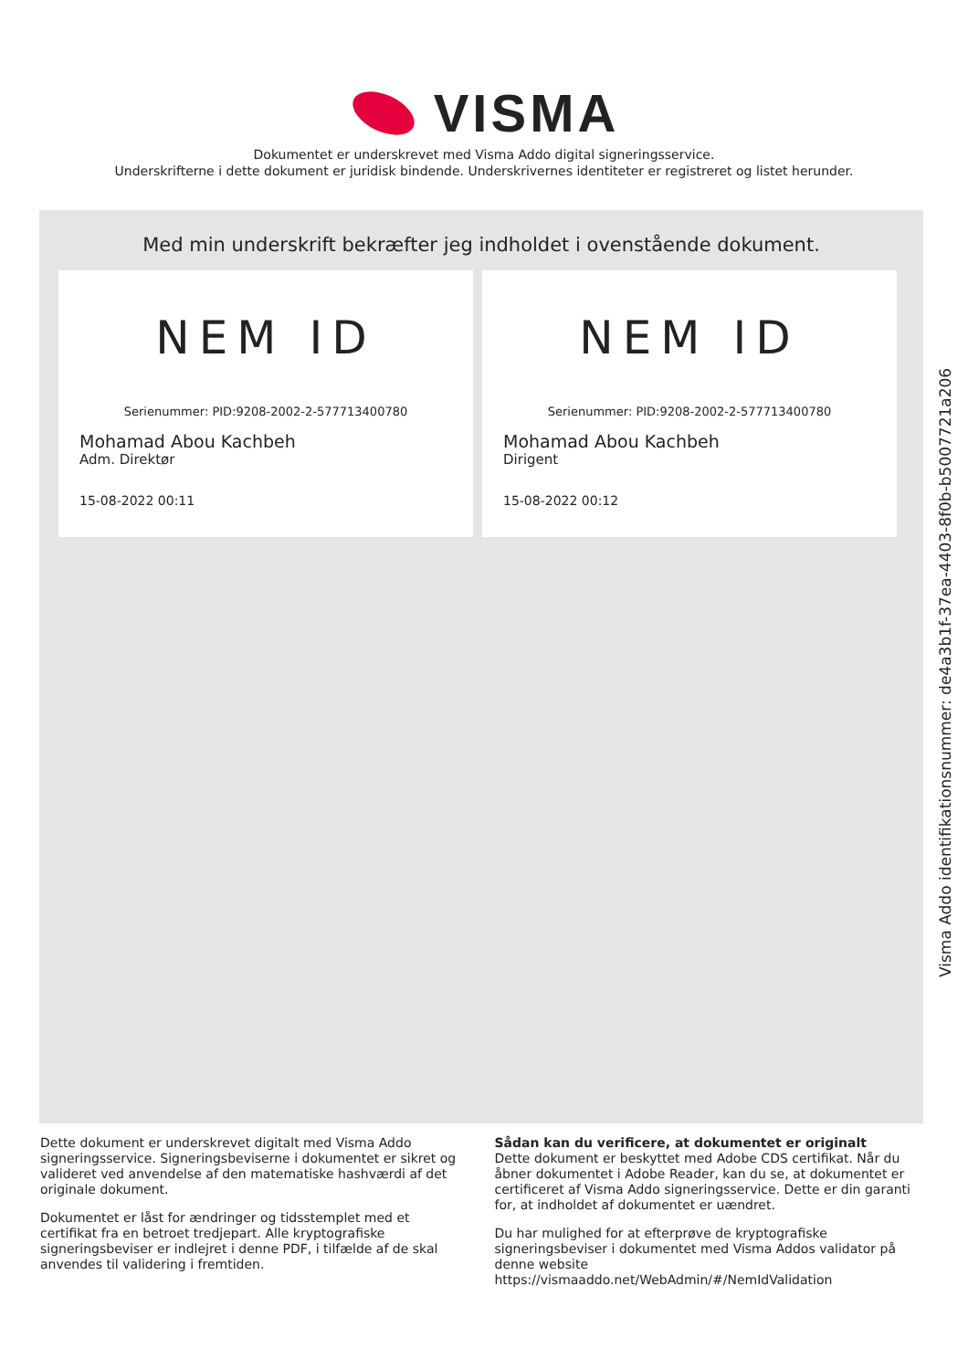VISMA
Dokumentet er underskrevet med Visma Addo digital signeringsservice.
Underskrifterne i dette dokument er juridisk bindende. Underskrivernes identiteter er registreret og listet herunder.
Med min underskrift bekræfter jeg indholdet i ovenstående dokument.
NEM ID
Serienummer: PID:9208-2002-2-577713400780
Mohamad Abou Kachbeh
Adm. Direktør
15-08-2022 00:11
NEM ID
Serienummer: PID:9208-2002-2-577713400780
Mohamad Abou Kachbeh
Dirigent
15-08-2022 00:12
Visma Addo identifikationsnummer: de4a3b1f-37ea-4403-8f0b-b5007721a206
Dette dokument er underskrevet digitalt med Visma Addo signeringsservice. Signeringsbeviserne i dokumentet er sikret og valideret ved anvendelse af den matematiske hashværdi af det originale dokument.
Dokumentet er låst for ændringer og tidsstemplet med et certifikat fra en betroet tredjepart. Alle kryptografiske signeringsbeviser er indlejret i denne PDF, i tilfælde af de skal anvendes til validering i fremtiden.
Sådan kan du verificere, at dokumentet er originalt
Dette dokument er beskyttet med Adobe CDS certifikat. Når du åbner dokumentet i Adobe Reader, kan du se, at dokumentet er certificeret af Visma Addo signeringsservice. Dette er din garanti for, at indholdet af dokumentet er uændret.
Du har mulighed for at efterprøve de kryptografiske signeringsbeviser i dokumentet med Visma Addos validator på denne website https://vismaaddo.net/WebAdmin/#/NemIdValidation